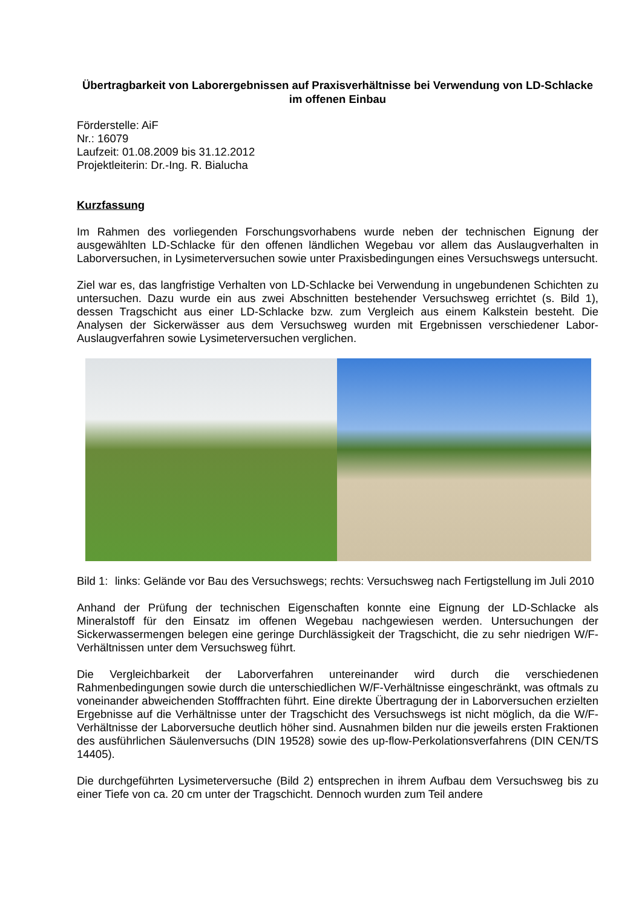Übertragbarkeit von Laborergebnissen auf Praxisverhältnisse bei Verwendung von LD-Schlacke im offenen Einbau
Förderstelle: AiF
Nr.: 16079
Laufzeit: 01.08.2009 bis 31.12.2012
Projektleiterin: Dr.-Ing. R. Bialucha
Kurzfassung
Im Rahmen des vorliegenden Forschungsvorhabens wurde neben der technischen Eignung der ausgewählten LD-Schlacke für den offenen ländlichen Wegebau vor allem das Auslaugverhalten in Laborversuchen, in Lysimeterversuchen sowie unter Praxisbedingungen eines Versuchswegs untersucht.
Ziel war es, das langfristige Verhalten von LD-Schlacke bei Verwendung in ungebundenen Schichten zu untersuchen. Dazu wurde ein aus zwei Abschnitten bestehender Versuchsweg errichtet (s. Bild 1), dessen Tragschicht aus einer LD-Schlacke bzw. zum Vergleich aus einem Kalkstein besteht. Die Analysen der Sickerwässer aus dem Versuchsweg wurden mit Ergebnissen verschiedener Labor-Auslaugverfahren sowie Lysimeterversuchen verglichen.
Bild 1: links: Gelände vor Bau des Versuchswegs; rechts: Versuchsweg nach Fertigstellung im Juli 2010
Anhand der Prüfung der technischen Eigenschaften konnte eine Eignung der LD-Schlacke als Mineralstoff für den Einsatz im offenen Wegebau nachgewiesen werden. Untersuchungen der Sickerwassermengen belegen eine geringe Durchlässigkeit der Tragschicht, die zu sehr niedrigen W/F-Verhältnissen unter dem Versuchsweg führt.
Die Vergleichbarkeit der Laborverfahren untereinander wird durch die verschiedenen Rahmenbedingungen sowie durch die unterschiedlichen W/F-Verhältnisse eingeschränkt, was oftmals zu voneinander abweichenden Stofffrachten führt. Eine direkte Übertragung der in Laborversuchen erzielten Ergebnisse auf die Verhältnisse unter der Tragschicht des Versuchswegs ist nicht möglich, da die W/F-Verhältnisse der Laborversuche deutlich höher sind. Ausnahmen bilden nur die jeweils ersten Fraktionen des ausführlichen Säulenversuchs (DIN 19528) sowie des up-flow-Perkolationsverfahrens (DIN CEN/TS 14405).
Die durchgeführten Lysimeterversuche (Bild 2) entsprechen in ihrem Aufbau dem Versuchsweg bis zu einer Tiefe von ca. 20 cm unter der Tragschicht. Dennoch wurden zum Teil andere